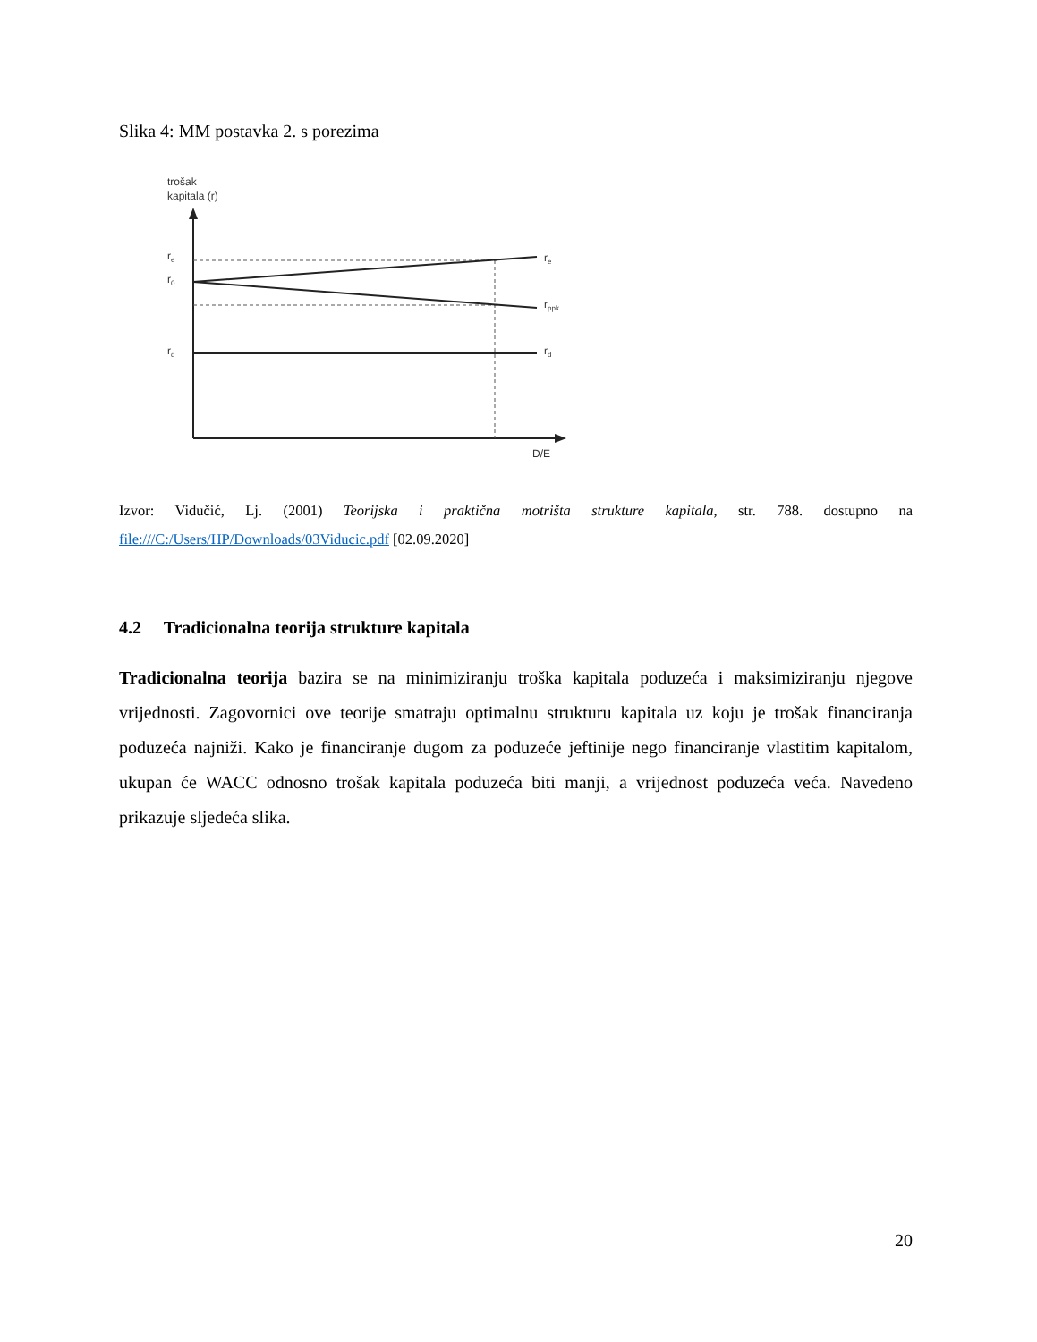Slika 4: MM postavka 2. s porezima
trošak
kapitala (r)
re
r0
rd
re
rppk
rd
D/E
Izvor: Vidučić, Lj. (2001) Teorijska i praktična motrišta strukture kapitala, str. 788. dostupno na file:///C:/Users/HP/Downloads/03Viducic.pdf [02.09.2020]
4.2 Tradicionalna teorija strukture kapitala
Tradicionalna teorija bazira se na minimiziranju troška kapitala poduzeća i maksimiziranju njegove vrijednosti. Zagovornici ove teorije smatraju optimalnu strukturu kapitala uz koju je trošak financiranja poduzeća najniži. Kako je financiranje dugom za poduzeće jeftinije nego financiranje vlastitim kapitalom, ukupan će WACC odnosno trošak kapitala poduzeća biti manji, a vrijednost poduzeća veća. Navedeno prikazuje sljedeća slika.
20